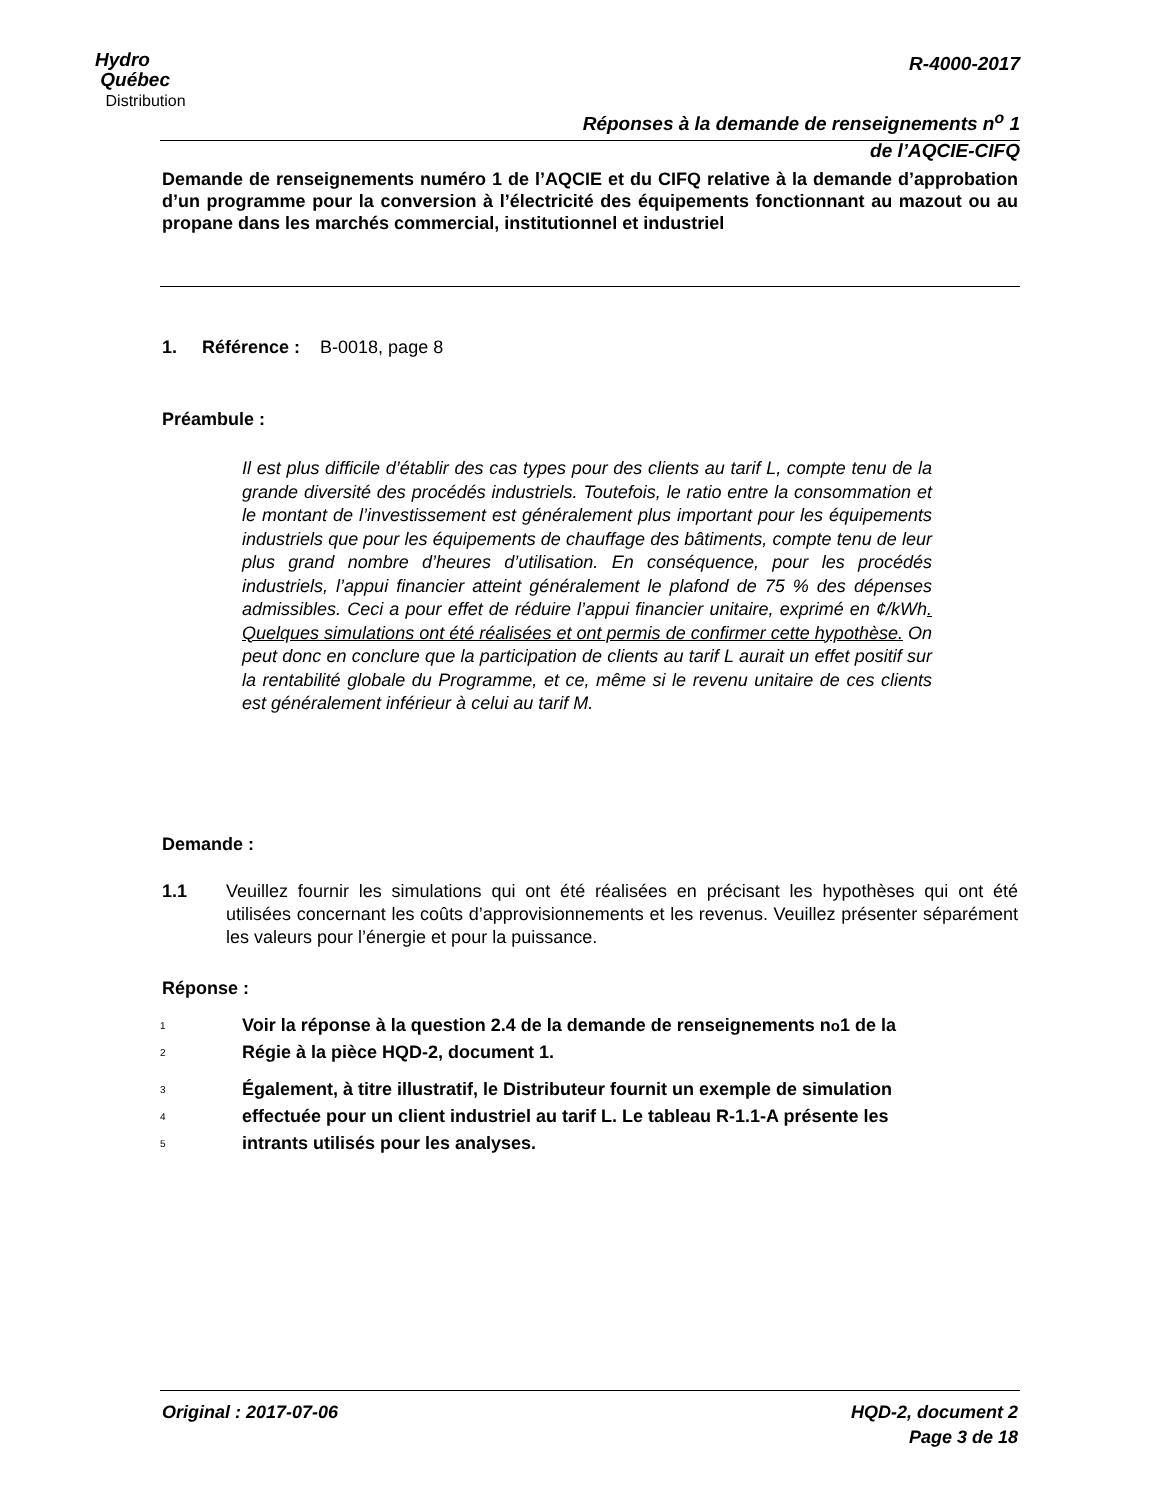Hydro
Québec
Distribution
R-4000-2017
Réponses à la demande de renseignements n<sup>o</sup> 1
de l’AQCIE-CIFQ
Demande de renseignements numéro 1 de l’AQCIE et du CIFQ relative à la demande d’approbation d’un programme pour la conversion à l’électricité des équipements fonctionnant au mazout ou au propane dans les marchés commercial, institutionnel et industriel
1. Référence : B-0018, page 8
Préambule :
Il est plus difficile d’établir des cas types pour des clients au tarif L, compte tenu de la grande diversité des procédés industriels. Toutefois, le ratio entre la consommation et le montant de l’investissement est généralement plus important pour les équipements industriels que pour les équipements de chauffage des bâtiments, compte tenu de leur plus grand nombre d’heures d’utilisation. En conséquence, pour les procédés industriels, l’appui financier atteint généralement le plafond de 75 % des dépenses admissibles. Ceci a pour effet de réduire l’appui financier unitaire, exprimé en ¢/kWh. Quelques simulations ont été réalisées et ont permis de confirmer cette hypothèse. On peut donc en conclure que la participation de clients au tarif L aurait un effet positif sur la rentabilité globale du Programme, et ce, même si le revenu unitaire de ces clients est généralement inférieur à celui au tarif M.
Demande :
1.1
Veuillez fournir les simulations qui ont été réalisées en précisant les hypothèses qui ont été utilisées concernant les coûts d’approvisionnements et les revenus. Veuillez présenter séparément les valeurs pour l’énergie et pour la puissance.
Réponse :
1 Voir la réponse à la question 2.4 de la demande de renseignements n<sup>o</sup> 1 de la
2 Régie à la pièce HQD-2, document 1.
3 Également, à titre illustratif, le Distributeur fournit un exemple de simulation
4 effectuée pour un client industriel au tarif L. Le tableau R-1.1-A présente les
5 intrants utilisés pour les analyses.
Original : 2017-07-06 HQD-2, document 2
Page 3 de 18